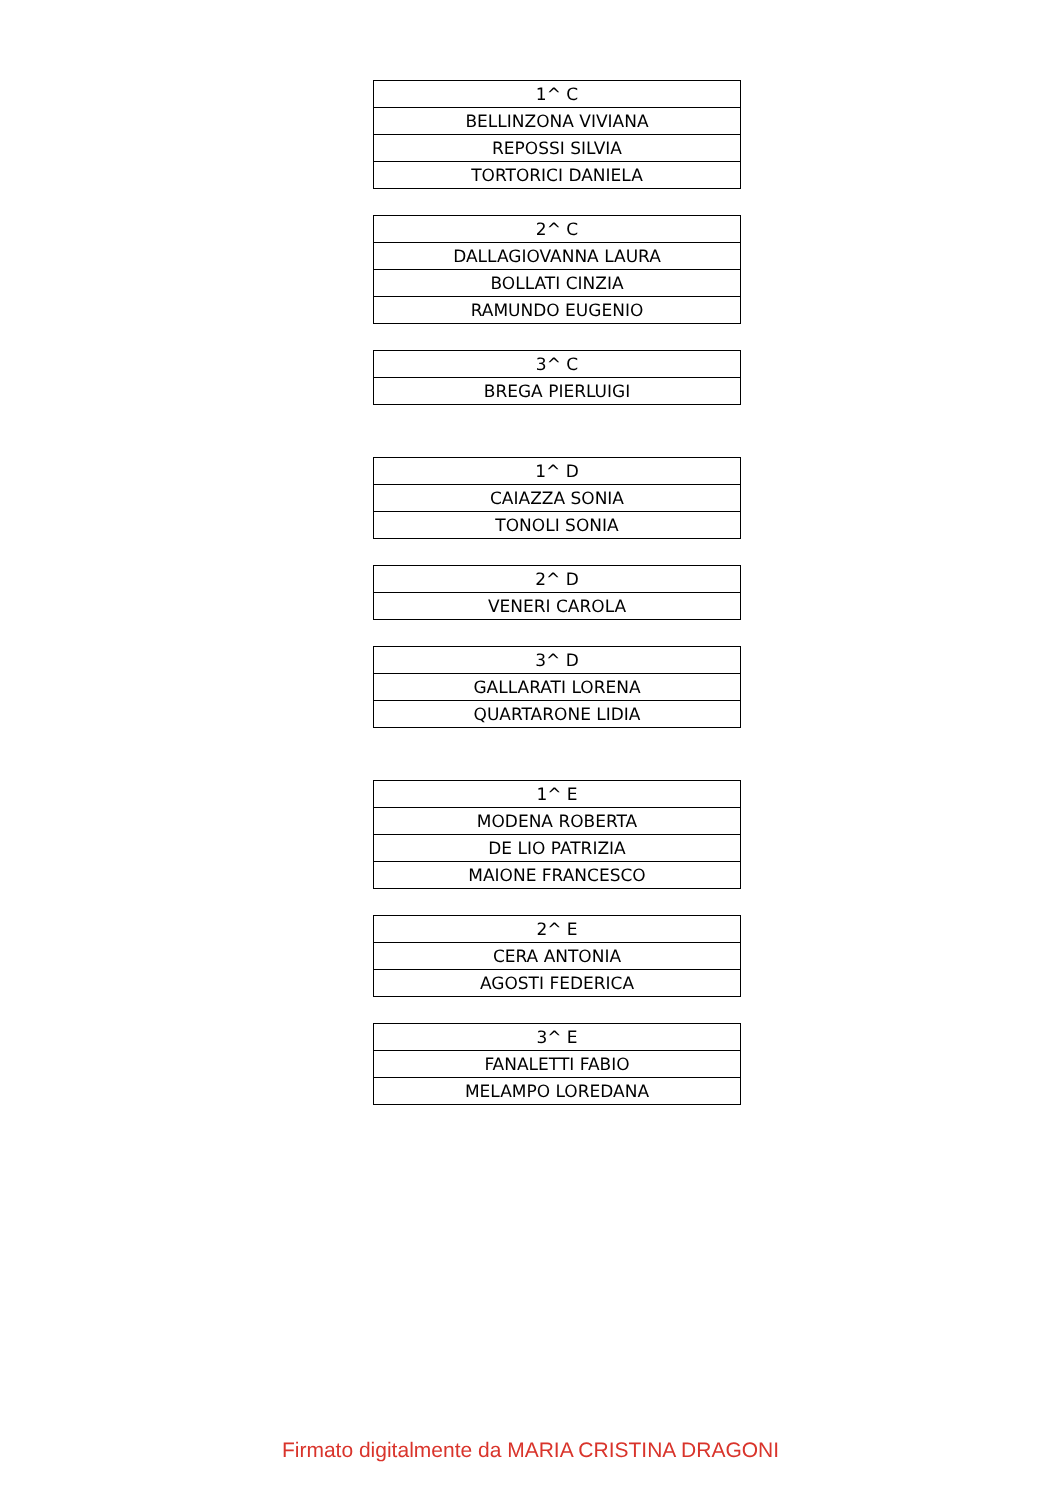| 1^ C |
| BELLINZONA VIVIANA |
| REPOSSI SILVIA |
| TORTORICI DANIELA |
| 2^ C |
| DALLAGIOVANNA LAURA |
| BOLLATI CINZIA |
| RAMUNDO EUGENIO |
| 3^ C |
| BREGA PIERLUIGI |
| 1^ D |
| CAIAZZA SONIA |
| TONOLI SONIA |
| 2^ D |
| VENERI CAROLA |
| 3^ D |
| GALLARATI LORENA |
| QUARTARONE LIDIA |
| 1^ E |
| MODENA ROBERTA |
| DE LIO PATRIZIA |
| MAIONE FRANCESCO |
| 2^ E |
| CERA ANTONIA |
| AGOSTI FEDERICA |
| 3^ E |
| FANALETTI FABIO |
| MELAMPO LOREDANA |
Firmato digitalmente da MARIA CRISTINA DRAGONI